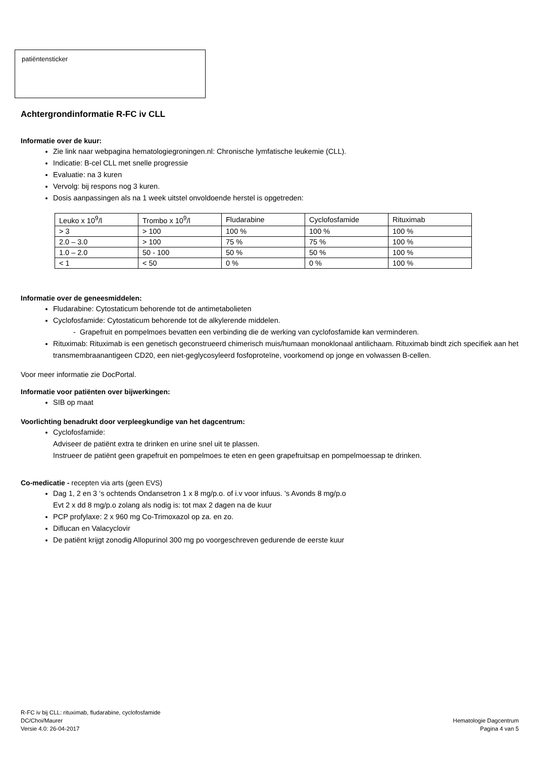patiëntensticker
Achtergrondinformatie R-FC iv CLL
Informatie over de kuur:
Zie link naar webpagina hematologiegroningen.nl: Chronische lymfatische leukemie (CLL).
Indicatie: B-cel CLL met snelle progressie
Evaluatie: na 3 kuren
Vervolg: bij respons nog 3 kuren.
Dosis aanpassingen als na 1 week uitstel onvoldoende herstel is opgetreden:
| Leuko x 10<sup>9</sup>/l | Trombo x 10<sup>9</sup>/l | Fludarabine | Cyclofosfamide | Rituximab |
| > 3 | > 100 | 100 % | 100 % | 100 % |
| 2.0 – 3.0 | > 100 | 75 % | 75 % | 100 % |
| 1.0 – 2.0 | 50 - 100 | 50 % | 50 % | 100 % |
| < 1 | < 50 | 0 % | 0 % | 100 % |
Informatie over de geneesmiddelen:
Fludarabine: Cytostaticum behorende tot de antimetabolieten
Cyclofosfamide: Cytostaticum behorende tot de alkylerende middelen.
- Grapefruit en pompelmoes bevatten een verbinding die de werking van cyclofosfamide kan verminderen.
Rituximab: Rituximab is een genetisch geconstrueerd chimerisch muis/humaan monoklonaal antilichaam. Rituximab bindt zich specifiek aan het transmembraanantigeen CD20, een niet-geglycosyleerd fosfoproteïne, voorkomend op jonge en volwassen B-cellen.
Voor meer informatie zie DocPortal.
Informatie voor patiënten over bijwerkingen:
SIB op maat
Voorlichting benadrukt door verpleegkundige van het dagcentrum:
Cyclofosfamide:
Adviseer de patiënt extra te drinken en urine snel uit te plassen.
Instrueer de patiënt geen grapefruit en pompelmoes te eten en geen grapefruitsap en pompelmoessap te drinken.
Co-medicatie - recepten via arts (geen EVS)
Dag 1, 2 en 3 ‘s ochtends Ondansetron 1 x 8 mg/p.o. of i.v voor infuus. ’s Avonds 8 mg/p.o
Evt 2 x dd 8 mg/p.o zolang als nodig is: tot max 2 dagen na de kuur
PCP profylaxe: 2 x 960 mg Co-Trimoxazol op za. en zo.
Diflucan en Valacyclovir
De patiënt krijgt zonodig Allopurinol 300 mg po voorgeschreven gedurende de eerste kuur
R-FC iv bij CLL: rituximab, fludarabine, cyclofosfamide
DC/Choi/Maurer
Versie 4.0: 26-04-2017
Hematologie Dagcentrum
Pagina 4 van 5